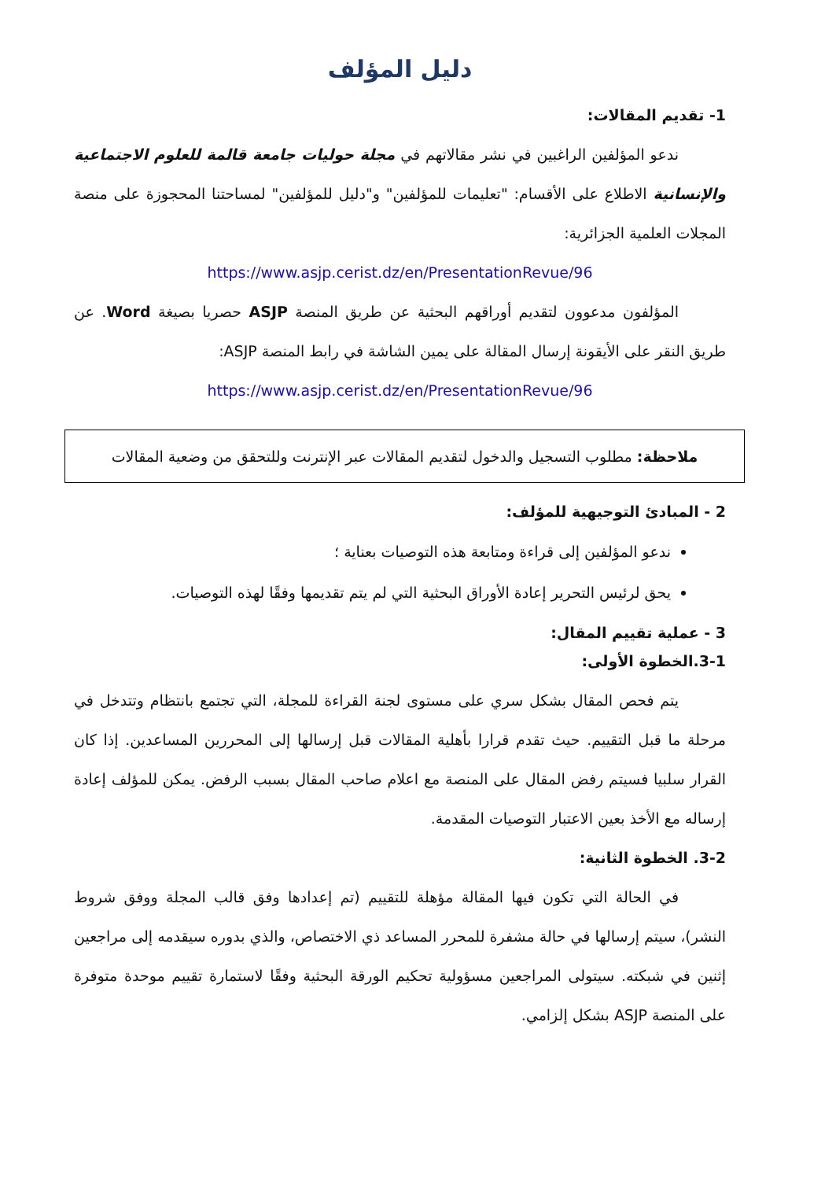دليل المؤلف
1- تقديم المقالات:
ندعو المؤلفين الراغبين في نشر مقالاتهم في مجلة حوليات جامعة قالمة للعلوم الاجتماعية والإنسانية الاطلاع على الأقسام: "تعليمات للمؤلفين" و"دليل للمؤلفين" لمساحتنا المحجوزة على منصة المجلات العلمية الجزائرية:
https://www.asjp.cerist.dz/en/PresentationRevue/96
المؤلفون مدعوون لتقديم أوراقهم البحثية عن طريق المنصة ASJP حصريا بصيغة Word. عن طريق النقر على الأيقونة إرسال المقالة على يمين الشاشة في رابط المنصة ASJP:
https://www.asjp.cerist.dz/en/PresentationRevue/96
ملاحظة: مطلوب التسجيل والدخول لتقديم المقالات عبر الإنترنت وللتحقق من وضعية المقالات
2 - المبادئ التوجيهية للمؤلف:
ندعو المؤلفين إلى قراءة ومتابعة هذه التوصيات بعناية ؛
يحق لرئيس التحرير إعادة الأوراق البحثية التي لم يتم تقديمها وفقًا لهذه التوصيات.
3 - عملية تقييم المقال:
3-1.الخطوة الأولى:
يتم فحص المقال بشكل سري على مستوى لجنة القراءة للمجلة، التي تجتمع بانتظام وتتدخل في مرحلة ما قبل التقييم. حيث تقدم قرارا بأهلية المقالات قبل إرسالها إلى المحررين المساعدين. إذا كان القرار سلبيا فسيتم رفض المقال على المنصة مع اعلام صاحب المقال بسبب الرفض. يمكن للمؤلف إعادة إرساله مع الأخذ بعين الاعتبار التوصيات المقدمة.
3-2. الخطوة الثانية:
في الحالة التي تكون فيها المقالة مؤهلة للتقييم (تم إعدادها وفق قالب المجلة ووفق شروط النشر)، سيتم إرسالها في حالة مشفرة للمحرر المساعد ذي الاختصاص، والذي بدوره سيقدمه إلى مراجعين إثنين في شبكته. سيتولى المراجعين مسؤولية تحكيم الورقة البحثية وفقًا لاستمارة تقييم موحدة متوفرة على المنصة ASJP بشكل إلزامي.